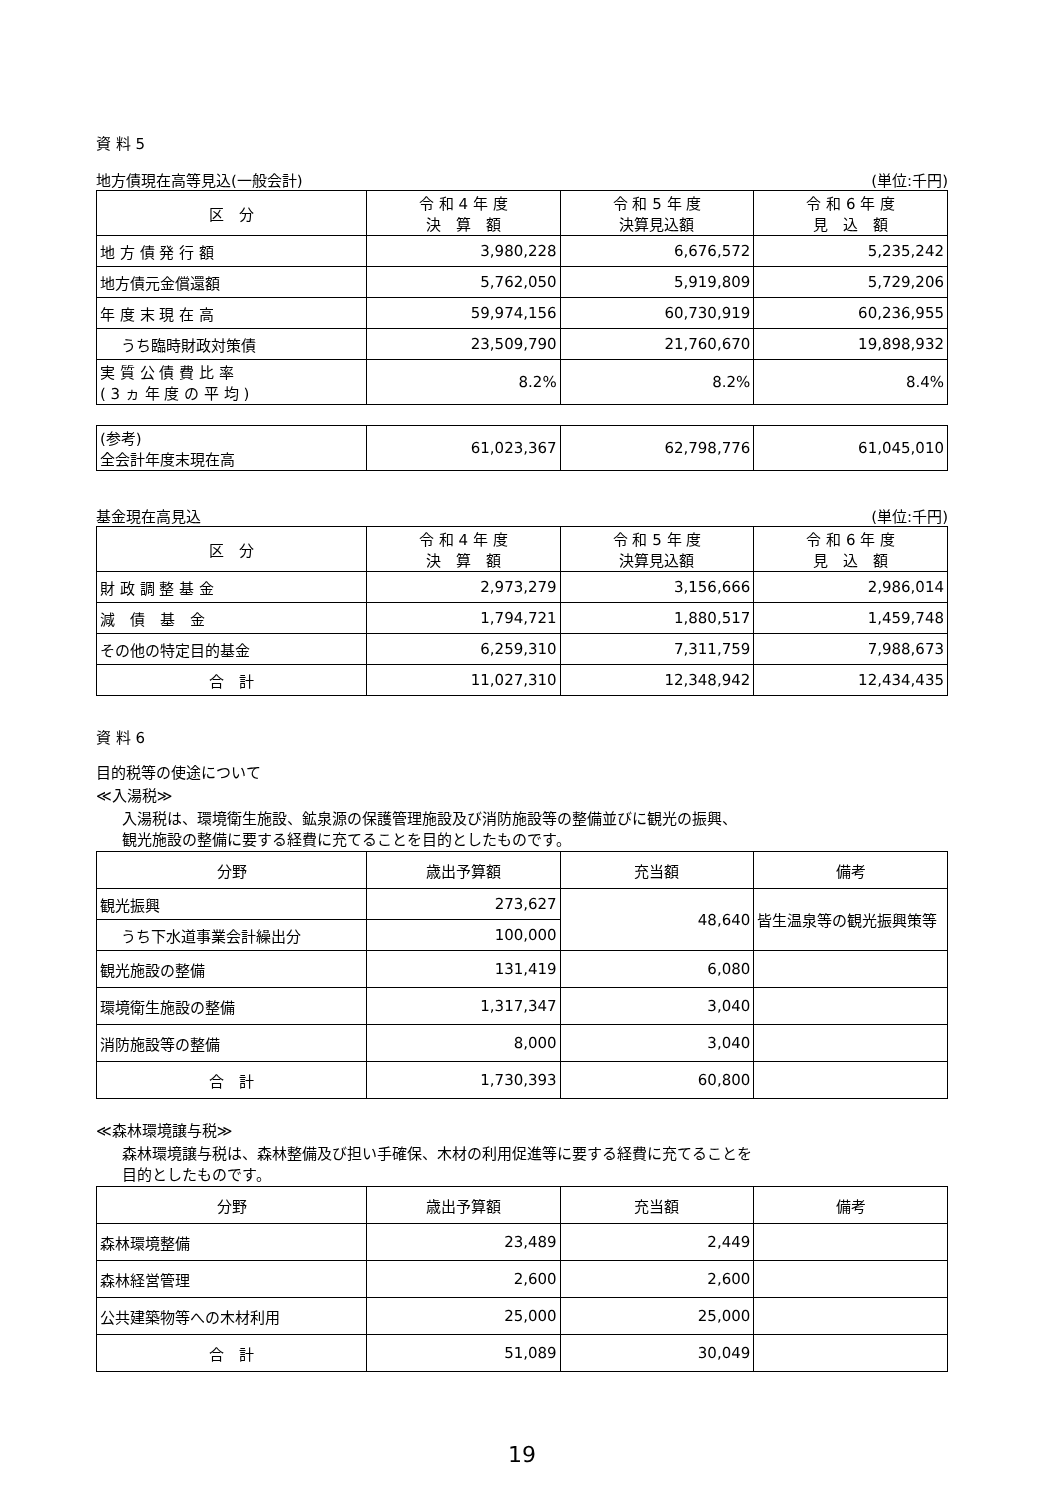資 料 5
地方債現在高等見込(一般会計) (単位:千円)
| 区 分 | 令 和 4 年 度 決 算 額 | 令 和 5 年 度 決算見込額 | 令 和 6 年 度 見 込 額 |
| --- | --- | --- | --- |
| 地 方 債 発 行 額 | 3,980,228 | 6,676,572 | 5,235,242 |
| 地方債元金償還額 | 5,762,050 | 5,919,809 | 5,729,206 |
| 年 度 末 現 在 高 | 59,974,156 | 60,730,919 | 60,236,955 |
| うち臨時財政対策債 | 23,509,790 | 21,760,670 | 19,898,932 |
| 実 質 公 債 費 比 率 ( 3 ヵ 年 度 の 平 均 ) | 8.2% | 8.2% | 8.4% |
| (参考) 全会計年度末現在高 | 61,023,367 | 62,798,776 | 61,045,010 |
基金現在高見込 (単位:千円)
| 区 分 | 令 和 4 年 度 決 算 額 | 令 和 5 年 度 決算見込額 | 令 和 6 年 度 見 込 額 |
| --- | --- | --- | --- |
| 財 政 調 整 基 金 | 2,973,279 | 3,156,666 | 2,986,014 |
| 減 債 基 金 | 1,794,721 | 1,880,517 | 1,459,748 |
| その他の特定目的基金 | 6,259,310 | 7,311,759 | 7,988,673 |
| 合 計 | 11,027,310 | 12,348,942 | 12,434,435 |
資 料 6
目的税等の使途について
≪入湯税≫
入湯税は、環境衛生施設、鉱泉源の保護管理施設及び消防施設等の整備並びに観光の振興、
観光施設の整備に要する経費に充てることを目的としたものです。
| 分野 | 歳出予算額 | 充当額 | 備考 |
| --- | --- | --- | --- |
| 観光振興 | 273,627 | 48,640 | 皆生温泉等の観光振興策等 |
| うち下水道事業会計繰出分 | 100,000 | | |
| 観光施設の整備 | 131,419 | 6,080 | |
| 環境衛生施設の整備 | 1,317,347 | 3,040 | |
| 消防施設等の整備 | 8,000 | 3,040 | |
| 合 計 | 1,730,393 | 60,800 | |
≪森林環境譲与税≫
森林環境譲与税は、森林整備及び担い手確保、木材の利用促進等に要する経費に充てることを
目的としたものです。
| 分野 | 歳出予算額 | 充当額 | 備考 |
| --- | --- | --- | --- |
| 森林環境整備 | 23,489 | 2,449 | |
| 森林経営管理 | 2,600 | 2,600 | |
| 公共建築物等への木材利用 | 25,000 | 25,000 | |
| 合 計 | 51,089 | 30,049 | |
19